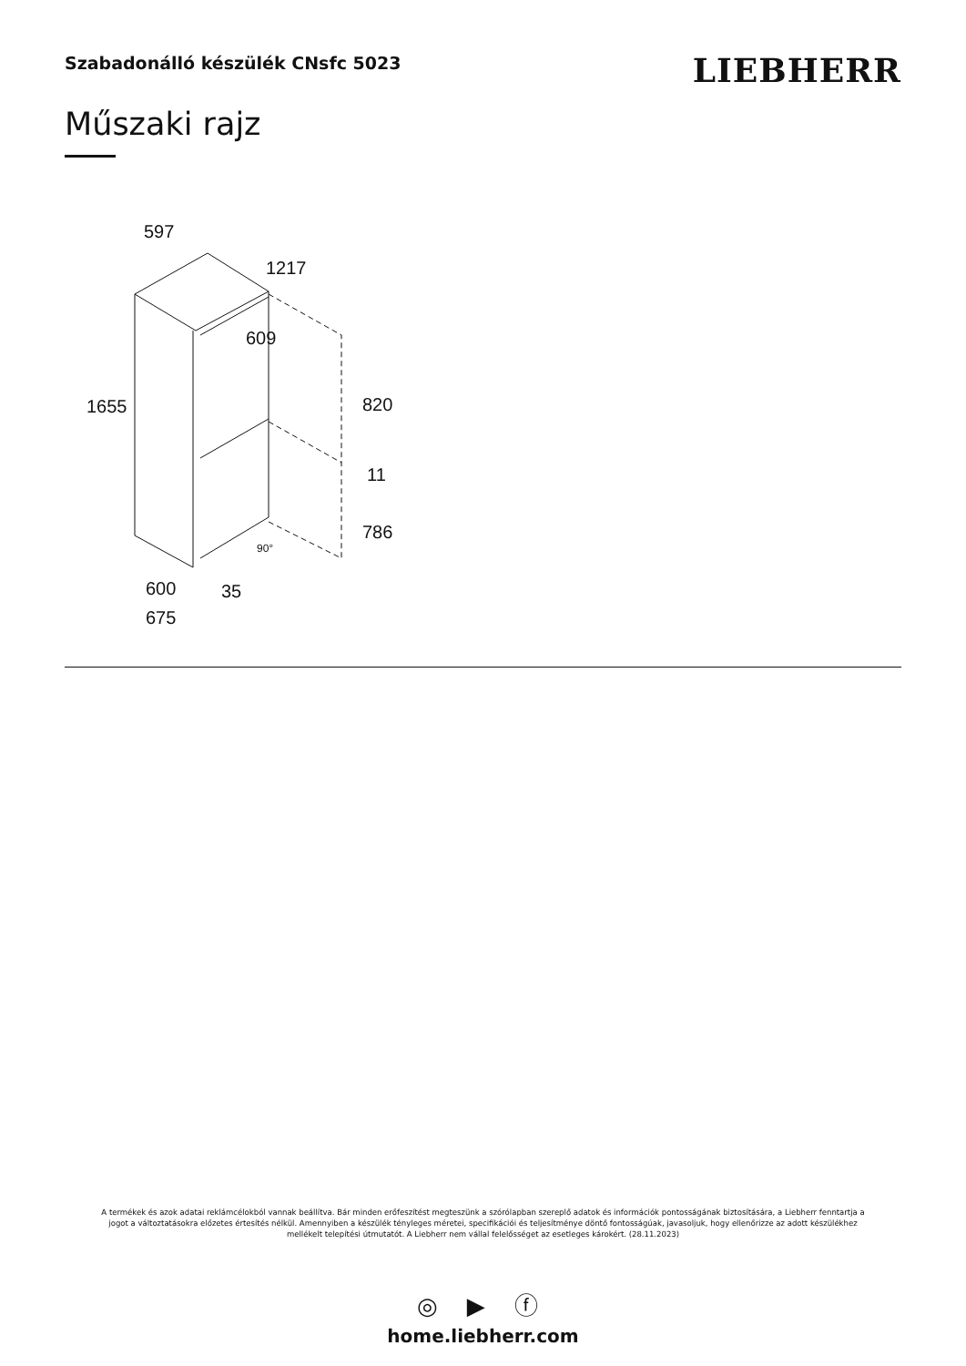Szabadonálló készülék CNsfc 5023
LIEBHERR
Műszaki rajz
597
1217
609
1655
820
11
786
90°
600
35
675
A termékek és azok adatai reklámcélokból vannak beállítva. Bár minden erőfeszítést megteszünk a szórólapban szereplő adatok és információk pontosságának biztosítására, a Liebherr fenntartja a jogot a változtatásokra előzetes értesítés nélkül. Amennyiben a készülék tényleges méretei, specifikációi és teljesítménye döntő fontosságúak, javasoljuk, hogy ellenőrizze az adott készülékhez mellékelt telepítési útmutatót. A Liebherr nem vállal felelősséget az esetleges károkért. (28.11.2023)
◎ ▶ ⓕ
home.liebherr.com